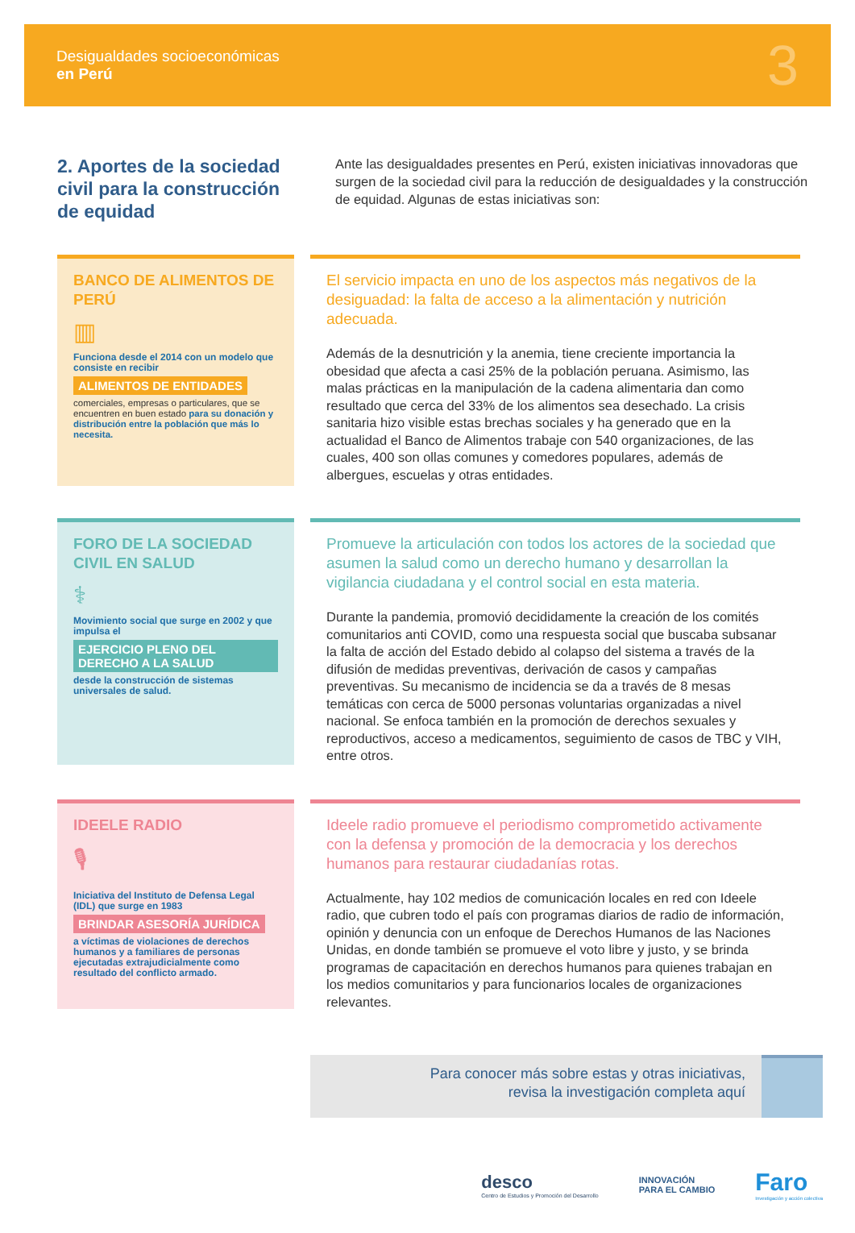Desigualdades socioeconómicas
en Perú
3
2. Aportes de la sociedad civil para la construcción de equidad
Ante las desigualdades presentes en Perú, existen iniciativas innovadoras que surgen de la sociedad civil para la reducción de desigualdades y la construcción de equidad. Algunas de estas iniciativas son:
BANCO DE ALIMENTOS DE PERÚ
▥
Funciona desde el 2014 con un modelo que consiste en recibir
ALIMENTOS DE ENTIDADES
comerciales, empresas o particulares, que se encuentren en buen estado para su donación y distribución entre la población que más lo necesita.
El servicio impacta en uno de los aspectos más negativos de la desiguadad: la falta de acceso a la alimentación y nutrición adecuada.
Además de la desnutrición y la anemia, tiene creciente importancia la obesidad que afecta a casi 25% de la población peruana. Asimismo, las malas prácticas en la manipulación de la cadena alimentaria dan como resultado que cerca del 33% de los alimentos sea desechado. La crisis sanitaria hizo visible estas brechas sociales y ha generado que en la actualidad el Banco de Alimentos trabaje con 540 organizaciones, de las cuales, 400 son ollas comunes y comedores populares, además de albergues, escuelas y otras entidades.
FORO DE LA SOCIEDAD CIVIL EN SALUD
⚕
Movimiento social que surge en 2002 y que impulsa el
EJERCICIO PLENO DEL DERECHO A LA SALUD
desde la construcción de sistemas universales de salud.
Promueve la articulación con todos los actores de la sociedad que asumen la salud como un derecho humano y desarrollan la vigilancia ciudadana y el control social en esta materia.
Durante la pandemia, promovió decididamente la creación de los comités comunitarios anti COVID, como una respuesta social que buscaba subsanar la falta de acción del Estado debido al colapso del sistema a través de la difusión de medidas preventivas, derivación de casos y campañas preventivas. Su mecanismo de incidencia se da a través de 8 mesas temáticas con cerca de 5000 personas voluntarias organizadas a nivel nacional. Se enfoca también en la promoción de derechos sexuales y reproductivos, acceso a medicamentos, seguimiento de casos de TBC y VIH, entre otros.
IDEELE RADIO
🎙
Iniciativa del Instituto de Defensa Legal (IDL) que surge en 1983
BRINDAR ASESORÍA JURÍDICA
a víctimas de violaciones de derechos humanos y a familiares de personas ejecutadas extrajudicialmente como resultado del conflicto armado.
Ideele radio promueve el periodismo comprometido activamente con la defensa y promoción de la democracia y los derechos humanos para restaurar ciudadanías rotas.
Actualmente, hay 102 medios de comunicación locales en red con Ideele radio, que cubren todo el país con programas diarios de radio de información, opinión y denuncia con un enfoque de Derechos Humanos de las Naciones Unidas, en donde también se promueve el voto libre y justo, y se brinda programas de capacitación en derechos humanos para quienes trabajan en los medios comunitarios y para funcionarios locales de organizaciones relevantes.
Para conocer más sobre estas y otras iniciativas,
revisa la investigación completa aquí
desco
Centro de Estudios y Promoción del Desarrollo
INNOVACIÓN
PARA EL CAMBIO
Faro
Investigación y acción colectiva